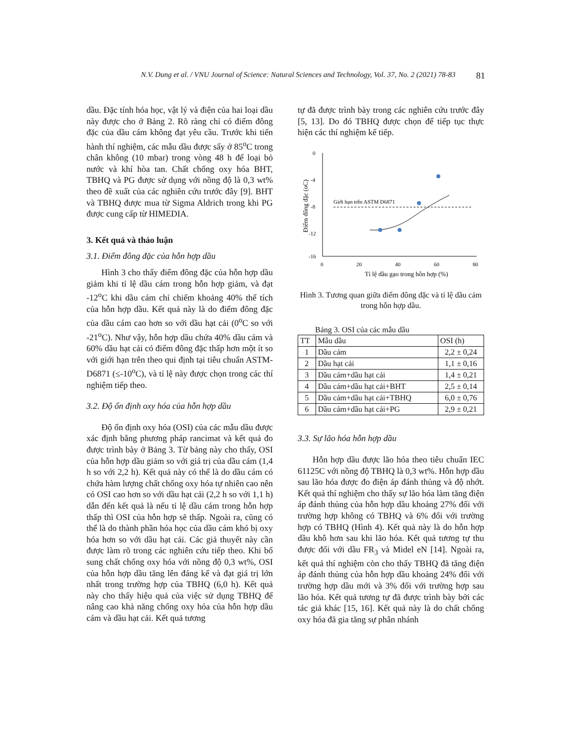N.V. Dung et al. / VNU Journal of Science: Natural Sciences and Technology, Vol. 37, No. 2 (2021) 78-83
81
dầu. Đặc tính hóa học, vật lý và điện của hai loại dầu này được cho ở Bảng 2. Rõ ràng chỉ có điểm đông đặc của dầu cám không đạt yêu cầu. Trước khi tiến hành thí nghiệm, các mẫu dầu được sấy ở 85<sup>o</sup>C trong chân không (10 mbar) trong vòng 48 h để loại bỏ nước và khí hòa tan. Chất chống oxy hóa BHT, TBHQ và PG được sử dụng với nồng độ là 0,3 wt% theo đề xuất của các nghiên cứu trước đây [9]. BHT và TBHQ được mua từ Sigma Aldrich trong khi PG được cung cấp từ HIMEDIA.
3. Kết quả và thảo luận
3.1. Điểm đông đặc của hỗn hợp dầu
Hình 3 cho thấy điểm đông đặc của hỗn hợp dầu giảm khi tỉ lệ dầu cám trong hỗn hợp giảm, và đạt -12<sup>o</sup>C khi dầu cám chỉ chiếm khoảng 40% thể tích của hỗn hợp dầu. Kết quả này là do điểm đông đặc của dầu cám cao hơn so với dầu hạt cải (0<sup>o</sup>C so với -21<sup>o</sup>C). Như vậy, hỗn hợp dầu chứa 40% dầu cám và 60% dầu hạt cải có điểm đông đặc thấp hơn một ít so với giới hạn trên theo qui định tại tiêu chuẩn ASTM-D6871 (≤-10<sup>o</sup>C), và tỉ lệ này được chọn trong các thí nghiệm tiếp theo.
3.2. Độ ổn định oxy hóa của hỗn hợp dầu
Độ ổn định oxy hóa (OSI) của các mẫu dầu được xác định bằng phương pháp rancimat và kết quả đo được trình bày ở Bảng 3. Từ bảng này cho thấy, OSI của hỗn hợp dầu giảm so với giá trị của dầu cám (1,4 h so với 2,2 h). Kết quả này có thể là do dầu cám có chứa hàm lượng chất chống oxy hóa tự nhiên cao nên có OSI cao hơn so với dầu hạt cải (2,2 h so với 1,1 h) dẫn đến kết quả là nếu tỉ lệ dầu cám trong hỗn hợp thấp thì OSI của hỗn hợp sẽ thấp. Ngoài ra, cũng có thể là do thành phần hóa học của dầu cám khó bị oxy hóa hơn so với dầu hạt cải. Các giả thuyết này cần được làm rõ trong các nghiên cứu tiếp theo. Khi bổ sung chất chống oxy hóa với nồng độ 0,3 wt%, OSI của hỗn hợp dầu tăng lên đáng kể và đạt giá trị lớn nhất trong trường hợp của TBHQ (6,0 h). Kết quả này cho thấy hiệu quả của việc sử dụng TBHQ để nâng cao khả năng chống oxy hóa của hỗn hợp dầu cám và dầu hạt cải. Kết quả tương
tự đã được trình bày trong các nghiên cứu trước đây [5, 13]. Do đó TBHQ được chọn để tiếp tục thực hiện các thí nghiệm kế tiếp.
0
-4
-8
-12
-16
0
20
40
60
80
Tỉ lệ dầu gạo trong hỗn hợp (%)
Điểm đông đặc (oC)
Giới hạn trên ASTM D6871
Hình 3. Tương quan giữa điểm đông đặc và tỉ lệ dầu cám trong hỗn hợp dầu.
Bảng 3. OSI của các mẫu dầu
| TT | Mẫu dầu | OSI (h) |
| --- | --- | --- |
| 1 | Dầu cám | 2,2 ± 0,24 |
| 2 | Dầu hạt cải | 1,1 ± 0,16 |
| 3 | Dầu cám+dầu hạt cải | 1,4 ± 0,21 |
| 4 | Dầu cám+dầu hạt cải+BHT | 2,5 ± 0,14 |
| 5 | Dầu cám+dầu hạt cải+TBHQ | 6,0 ± 0,76 |
| 6 | Dầu cám+dầu hạt cải+PG | 2,9 ± 0,21 |
3.3. Sự lão hóa hỗn hợp dầu
Hỗn hợp dầu được lão hóa theo tiêu chuẩn IEC 61125C với nồng độ TBHQ là 0,3 wt%. Hỗn hợp dầu sau lão hóa được đo điện áp đánh thủng và độ nhớt. Kết quả thí nghiệm cho thấy sự lão hóa làm tăng điện áp đánh thủng của hỗn hợp dầu khoảng 27% đối với trường hợp không có TBHQ và 6% đối với trường hợp có TBHQ (Hình 4). Kết quả này là do hỗn hợp dầu khô hơn sau khi lão hóa. Kết quả tương tự thu được đối với dầu FR<sub>3</sub> và Midel eN [14]. Ngoài ra, kết quả thí nghiệm còn cho thấy TBHQ đã tăng điện áp đánh thủng của hỗn hợp dầu khoảng 24% đối với trường hợp dầu mới và 3% đối với trường hợp sau lão hóa. Kết quả tương tự đã được trình bày bởi các tác giả khác [15, 16]. Kết quả này là do chất chống oxy hóa đã gia tăng sự phân nhánh